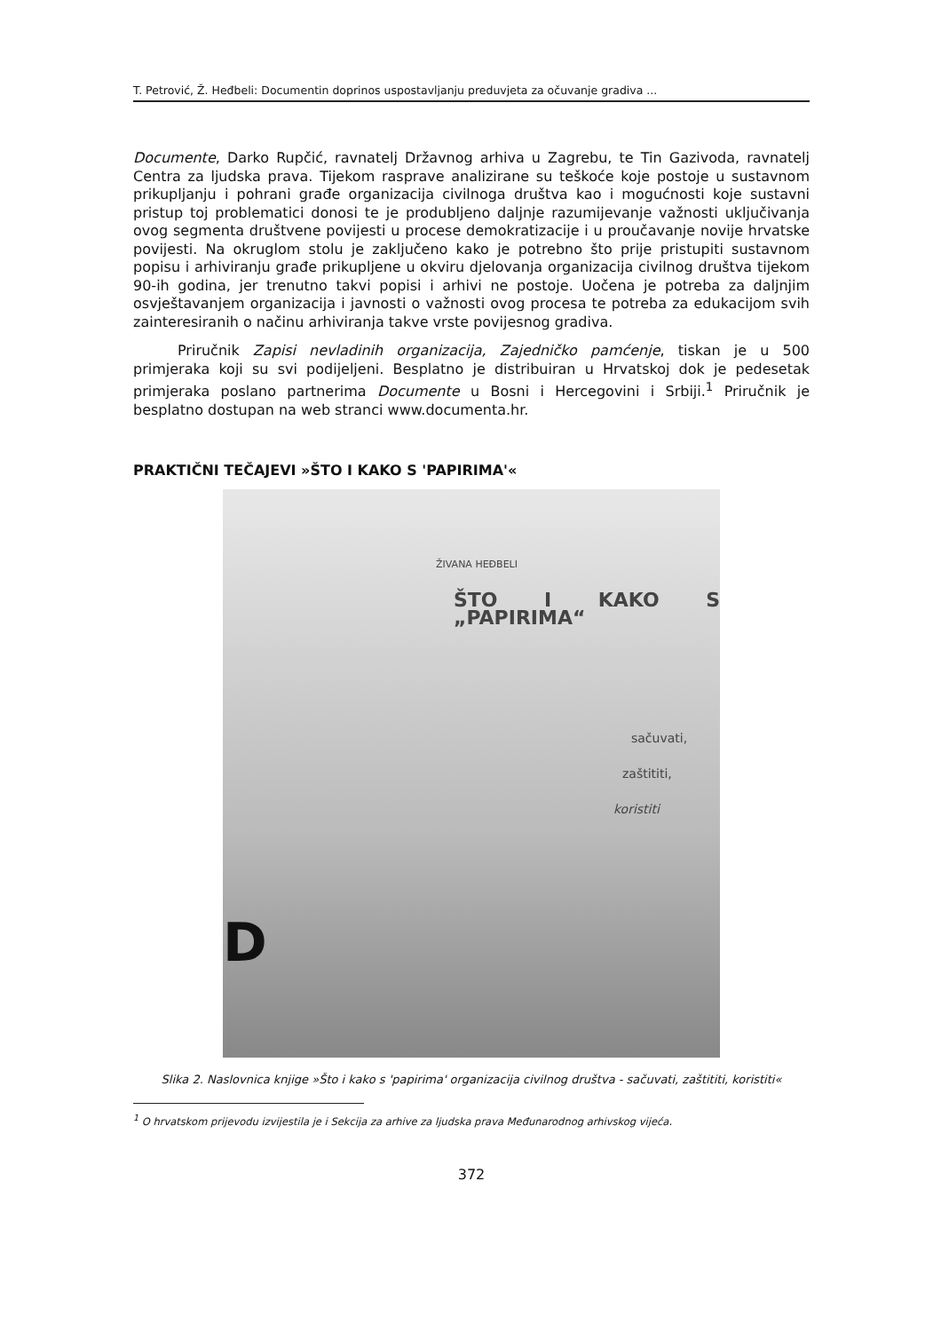T. Petrović, Ž. Heđbeli: Documentin doprinos uspostavljanju preduvjeta za očuvanje gradiva ...
Documente, Darko Rupčić, ravnatelj Državnog arhiva u Zagrebu, te Tin Gazivoda, ravnatelj Centra za ljudska prava. Tijekom rasprave analizirane su teškoće koje postoje u sustavnom prikupljanju i pohrani građe organizacija civilnoga društva kao i mogućnosti koje sustavni pristup toj problematici donosi te je produbljeno daljnje razumijevanje važnosti uključivanja ovog segmenta društvene povijesti u procese demokratizacije i u proučavanje novije hrvatske povijesti. Na okruglom stolu je zaključeno kako je potrebno što prije pristupiti sustavnom popisu i arhiviranju građe prikupljene u okviru djelovanja organizacija civilnog društva tijekom 90-ih godina, jer trenutno takvi popisi i arhivi ne postoje. Uočena je potreba za daljnjim osvještavanjem organizacija i javnosti o važnosti ovog procesa te potreba za edukacijom svih zainteresiranih o načinu arhiviranja takve vrste povijesnog gradiva.
Priručnik Zapisi nevladinih organizacija, Zajedničko pamćenje, tiskan je u 500 primjeraka koji su svi podijeljeni. Besplatno je distribuiran u Hrvatskoj dok je pedesetak primjeraka poslano partnerima Documente u Bosni i Hercegovini i Srbiji.<sup>1</sup> Priručnik je besplatno dostupan na web stranci www.documenta.hr.
PRAKTIČNI TEČAJEVI »ŠTO I KAKO S 'PAPIRIMA'«
ŽIVANA HEĐBELI
ŠTO I KAKO S „PAPIRIMA“
sačuvati,
zaštititi,
koristiti
D
Slika 2. Naslovnica knjige »Što i kako s 'papirima' organizacija civilnog društva - sačuvati, zaštititi, koristiti«
<sup>1</sup> O hrvatskom prijevodu izvijestila je i Sekcija za arhive za ljudska prava Međunarodnog arhivskog vijeća.
372